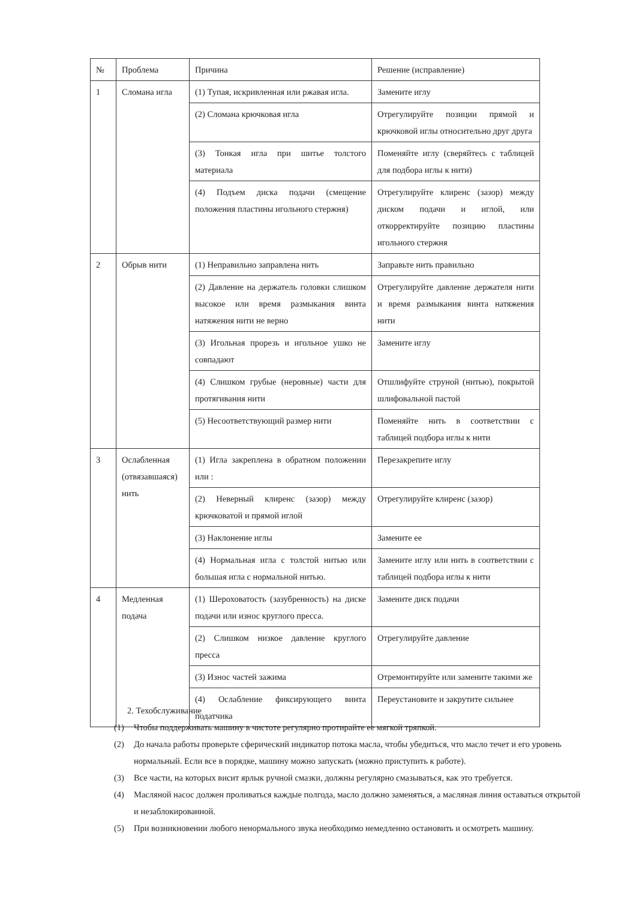| № | Проблема | Причина | Решение (исправление) |
| 1 | Сломана игла | (1) Тупая, искривленная или ржавая игла. | Замените иглу |
| | | (2) Сломана крючковая игла | Отрегулируйте позиции прямой и крючковой иглы относительно друг друга |
| | | (3) Тонкая игла при шитье толстого материала | Поменяйте иглу (сверяйтесь с таблицей для подбора иглы к нити) |
| | | (4) Подъем диска подачи (смещение положения пластины игольного стержня) | Отрегулируйте клиренс (зазор) между диском подачи и иглой, или откорректируйте позицию пластины игольного стержня |
| 2 | Обрыв нити | (1) Неправильно заправлена нить | Заправьте нить правильно |
| | | (2) Давление на держатель головки слишком высокое или время размыкания винта натяжения нити не верно | Отрегулируйте давление держателя нити и время размыкания винта натяжения нити |
| | | (3) Игольная прорезь и игольное ушко не совпадают | Замените иглу |
| | | (4) Слишком грубые (неровные) части для протягивания нити | Отшлифуйте струной (нитью), покрытой шлифовальной пастой |
| | | (5) Несоответствующий размер нити | Поменяйте нить в соответствии с таблицей подбора иглы к нити |
| 3 | Ослабленная (отвязавшаяся) нить | (1) Игла закреплена в обратном положении или : | Перезакрепите иглу |
| | | (2) Неверный клиренс (зазор) между крючковатой и прямой иглой | Отрегулируйте клиренс (зазор) |
| | | (3) Наклонение иглы | Замените ее |
| | | (4) Нормальная игла с толстой нитью или большая игла с нормальной нитью. | Замените иглу или нить в соответствии с таблицей подбора иглы к нити |
| 4 | Медленная подача | (1) Шероховатость (зазубренность) на диске подачи или износ круглого пресса. | Замените диск подачи |
| | | (2) Слишком низкое давление круглого пресса | Отрегулируйте давление |
| | | (3) Износ частей зажима | Отремонтируйте или замените такими же |
| | | (4) Ослабление фиксирующего винта податчика | Переустановите и закрутите сильнее |
2. Техобслуживание
(1) Чтобы поддерживать машину в чистоте регулярно протирайте ее мягкой тряпкой.
(2) До начала работы проверьте сферический индикатор потока масла, чтобы убедиться, что масло течет и его уровень нормальный. Если все в порядке, машину можно запускать (можно приступить к работе).
(3) Все части, на которых висит ярлык ручной смазки, должны регулярно смазываться, как это требуется.
(4) Масляной насос должен проливаться каждые полгода, масло должно заменяться, а масляная линия оставаться открытой и незаблокированной.
(5) При возникновении любого ненормального звука необходимо немедленно остановить и осмотреть машину.